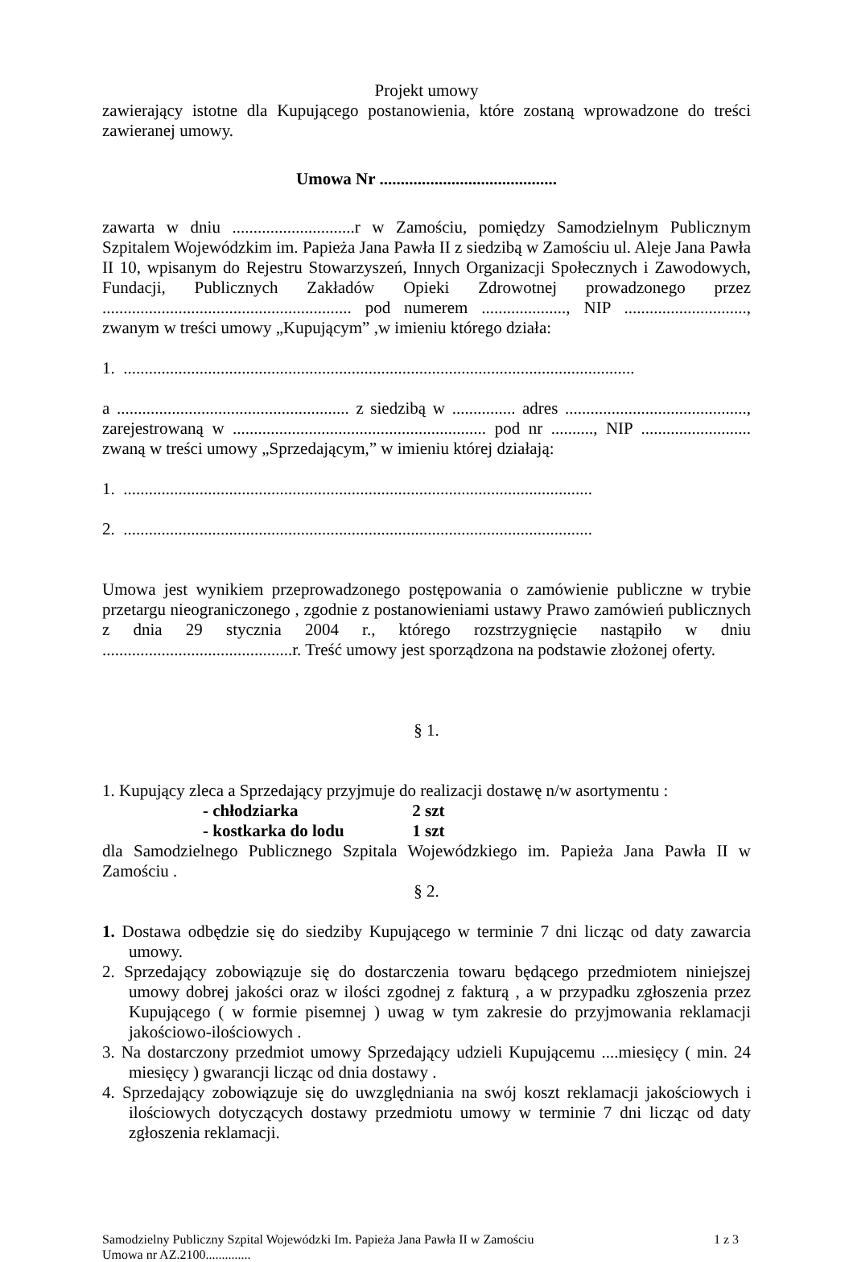Projekt umowy
zawierający istotne dla Kupującego postanowienia, które zostaną wprowadzone do treści zawieranej umowy.
Umowa Nr ..........................................
zawarta w dniu .............................r w Zamościu, pomiędzy Samodzielnym Publicznym Szpitalem Wojewódzkim im. Papieża Jana Pawła II z siedzibą w Zamościu ul. Aleje Jana Pawła II 10, wpisanym do Rejestru Stowarzyszeń, Innych Organizacji Społecznych i Zawodowych, Fundacji, Publicznych Zakładów Opieki Zdrowotnej prowadzonego przez ........................................................... pod numerem ...................., NIP ............................., zwanym w treści umowy „Kupującym” ,w imieniu którego działa:
1. .........................................................................................................................
a ....................................................... z siedzibą w ............... adres ..........................................., zarejestrowaną w ............................................................ pod nr .........., NIP .......................... zwaną w treści umowy „Sprzedającym,” w imieniu której działają:
1. ...............................................................................................................
2. ...............................................................................................................
Umowa jest wynikiem przeprowadzonego postępowania o zamówienie publiczne w trybie przetargu nieograniczonego , zgodnie z postanowieniami ustawy Prawo zamówień publicznych z dnia 29 stycznia 2004 r., którego rozstrzygnięcie nastąpiło w dniu .............................................r. Treść umowy jest sporządzona na podstawie złożonej oferty.
§ 1.
1. Kupujący zleca a Sprzedający przyjmuje do realizacji dostawę n/w asortymentu :
- chłodziarka 2 szt
- kostkarka do lodu 1 szt
dla Samodzielnego Publicznego Szpitala Wojewódzkiego im. Papieża Jana Pawła II w Zamościu .
§ 2.
1. Dostawa odbędzie się do siedziby Kupującego w terminie 7 dni licząc od daty zawarcia umowy.
2. Sprzedający zobowiązuje się do dostarczenia towaru będącego przedmiotem niniejszej umowy dobrej jakości oraz w ilości zgodnej z fakturą , a w przypadku zgłoszenia przez Kupującego ( w formie pisemnej ) uwag w tym zakresie do przyjmowania reklamacji jakościowo-ilościowych .
3. Na dostarczony przedmiot umowy Sprzedający udzieli Kupującemu ....miesięcy ( min. 24 miesięcy ) gwarancji licząc od dnia dostawy .
4. Sprzedający zobowiązuje się do uwzględniania na swój koszt reklamacji jakościowych i ilościowych dotyczących dostawy przedmiotu umowy w terminie 7 dni licząc od daty zgłoszenia reklamacji.
Samodzielny Publiczny Szpital Wojewódzki Im. Papieża Jana Pawła II w Zamościu
Umowa nr AZ.2100..............
1 z 3